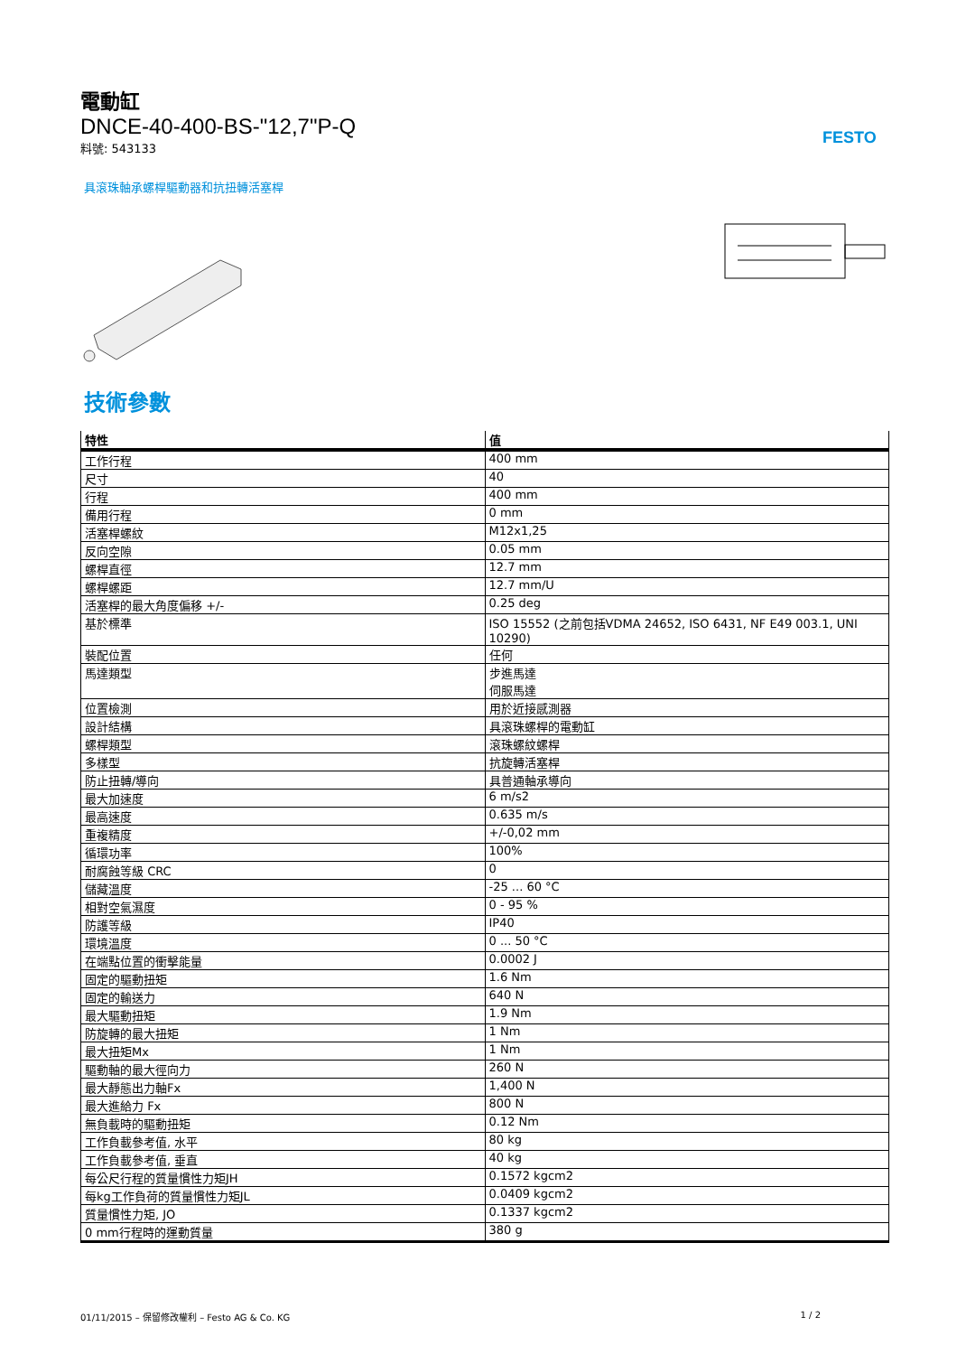FESTO
電動缸
DNCE-40-400-BS-"12,7"P-Q
料號: 543133
具滾珠軸承螺桿驅動器和抗扭轉活塞桿
技術參數
| 特性 | 值 |
| --- | --- |
| 工作行程 | 400 mm |
| 尺寸 | 40 |
| 行程 | 400 mm |
| 備用行程 | 0 mm |
| 活塞桿螺紋 | M12x1,25 |
| 反向空隙 | 0.05 mm |
| 螺桿直徑 | 12.7 mm |
| 螺桿螺距 | 12.7 mm/U |
| 活塞桿的最大角度偏移 +/- | 0.25 deg |
| 基於標準 | ISO 15552 (之前包括VDMA 24652, ISO 6431, NF E49 003.1, UNI 10290) |
| 裝配位置 | 任何 |
| 馬達類型 | 步進馬達 伺服馬達 |
| 位置檢測 | 用於近接感測器 |
| 設計結構 | 具滾珠螺桿的電動缸 |
| 螺桿類型 | 滾珠螺紋螺桿 |
| 多樣型 | 抗旋轉活塞桿 |
| 防止扭轉/導向 | 具普通軸承導向 |
| 最大加速度 | 6 m/s2 |
| 最高速度 | 0.635 m/s |
| 重複精度 | +/-0,02 mm |
| 循環功率 | 100% |
| 耐腐蝕等級 CRC | 0 |
| 儲藏溫度 | -25 ... 60 °C |
| 相對空氣濕度 | 0 - 95 % |
| 防護等級 | IP40 |
| 環境溫度 | 0 ... 50 °C |
| 在端點位置的衝擊能量 | 0.0002 J |
| 固定的驅動扭矩 | 1.6 Nm |
| 固定的輸送力 | 640 N |
| 最大驅動扭矩 | 1.9 Nm |
| 防旋轉的最大扭矩 | 1 Nm |
| 最大扭矩Mx | 1 Nm |
| 驅動軸的最大徑向力 | 260 N |
| 最大靜態出力軸Fx | 1,400 N |
| 最大進給力 Fx | 800 N |
| 無負載時的驅動扭矩 | 0.12 Nm |
| 工作負載參考值, 水平 | 80 kg |
| 工作負載參考值, 垂直 | 40 kg |
| 每公尺行程的質量慣性力矩JH | 0.1572 kgcm2 |
| 每kg工作負荷的質量慣性力矩JL | 0.0409 kgcm2 |
| 質量慣性力矩, JO | 0.1337 kgcm2 |
| 0 mm行程時的運動質量 | 380 g |
01/11/2015 – 保留修改權利 – Festo AG & Co. KG 1 / 2